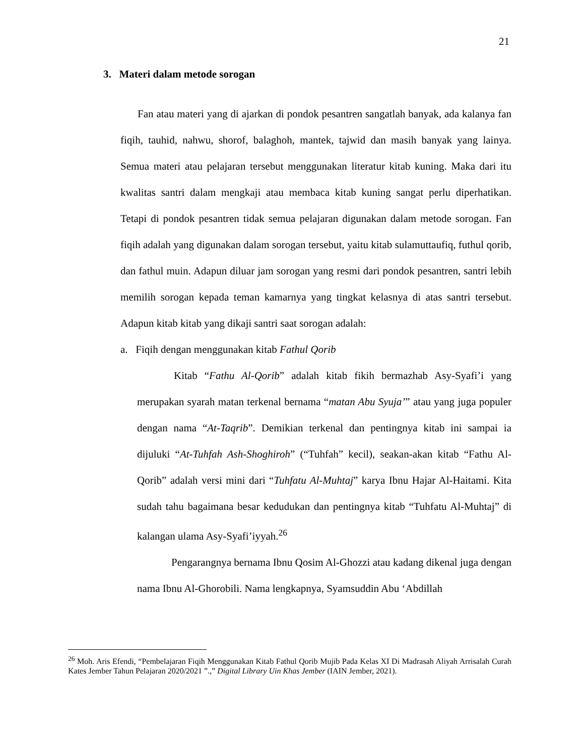21
3. Materi dalam metode sorogan
Fan atau materi yang di ajarkan di pondok pesantren sangatlah banyak, ada kalanya fan fiqih, tauhid, nahwu, shorof, balaghoh, mantek, tajwid dan masih banyak yang lainya. Semua materi atau pelajaran tersebut menggunakan literatur kitab kuning. Maka dari itu kwalitas santri dalam mengkaji atau membaca kitab kuning sangat perlu diperhatikan. Tetapi di pondok pesantren tidak semua pelajaran digunakan dalam metode sorogan. Fan fiqih adalah yang digunakan dalam sorogan tersebut, yaitu kitab sulamuttaufiq, futhul qorib, dan fathul muin. Adapun diluar jam sorogan yang resmi dari pondok pesantren, santri lebih memilih sorogan kepada teman kamarnya yang tingkat kelasnya di atas santri tersebut. Adapun kitab kitab yang dikaji santri saat sorogan adalah:
a. Fiqih dengan menggunakan kitab Fathul Qorib
Kitab “Fathu Al-Qorib” adalah kitab fikih bermazhab Asy-Syafi’i yang merupakan syarah matan terkenal bernama “matan Abu Syuja’” atau yang juga populer dengan nama “At-Taqrib”. Demikian terkenal dan pentingnya kitab ini sampai ia dijuluki “At-Tuhfah Ash-Shoghiroh” (“Tuhfah” kecil), seakan-akan kitab “Fathu Al-Qorib” adalah versi mini dari “Tuhfatu Al-Muhtaj” karya Ibnu Hajar Al-Haitami. Kita sudah tahu bagaimana besar kedudukan dan pentingnya kitab “Tuhfatu Al-Muhtaj” di kalangan ulama Asy-Syafi’iyyah.<sup>26</sup>
Pengarangnya bernama Ibnu Qosim Al-Ghozzi atau kadang dikenal juga dengan nama Ibnu Al-Ghorobili. Nama lengkapnya, Syamsuddin Abu ‘Abdillah
<sup>26</sup> Moh. Aris Efendi, “Pembelajaran Fiqih Menggunakan Kitab Fathul Qorib Mujib Pada Kelas XI Di Madrasah Aliyah Arrisalah Curah Kates Jember Tahun Pelajaran 2020/2021 ”.,” Digital Library Uin Khas Jember (IAIN Jember, 2021).